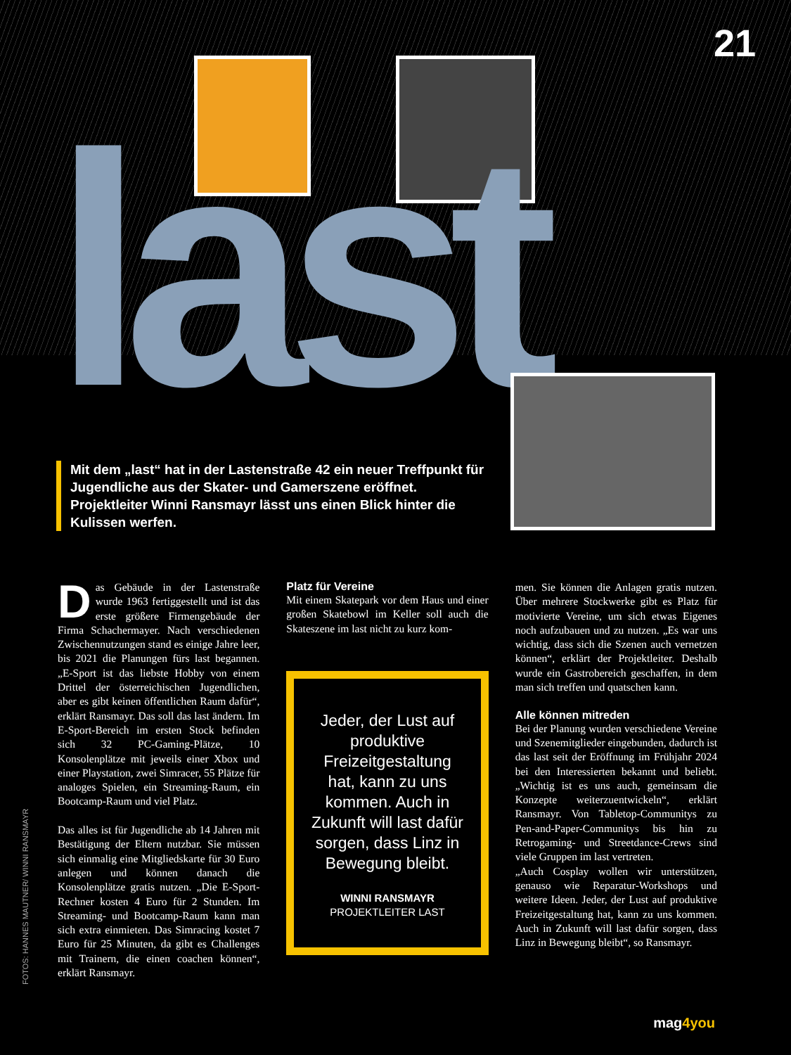21
last
Mit dem „last“ hat in der Lastenstraße 42 ein neuer Treffpunkt für Jugendliche aus der Skater- und Gamerszene eröffnet. Projektleiter Winni Ransmayr lässt uns einen Blick hinter die Kulissen werfen.
Das Gebäude in der Lastenstraße wurde 1963 fertiggestellt und ist das erste größere Firmengebäude der Firma Schachermayer. Nach verschiedenen Zwischennutzungen stand es einige Jahre leer, bis 2021 die Planungen fürs last begannen. „E-Sport ist das liebste Hobby von einem Drittel der österreichischen Jugendlichen, aber es gibt keinen öffentlichen Raum dafür“, erklärt Ransmayr. Das soll das last ändern. Im E-Sport-Bereich im ersten Stock befinden sich 32 PC-Gaming-Plätze, 10 Konsolenplätze mit jeweils einer Xbox und einer Playstation, zwei Simracer, 55 Plätze für analoges Spielen, ein Streaming-Raum, ein Bootcamp-Raum und viel Platz.
Das alles ist für Jugendliche ab 14 Jahren mit Bestätigung der Eltern nutzbar. Sie müssen sich einmalig eine Mitgliedskarte für 30 Euro anlegen und können danach die Konsolenplätze gratis nutzen. „Die E-Sport-Rechner kosten 4 Euro für 2 Stunden. Im Streaming- und Bootcamp-Raum kann man sich extra einmieten. Das Simracing kostet 7 Euro für 25 Minuten, da gibt es Challenges mit Trainern, die einen coachen können“, erklärt Ransmayr.
Platz für Vereine
Mit einem Skatepark vor dem Haus und einer großen Skatebowl im Keller soll auch die Skateszene im last nicht zu kurz kom-
Jeder, der Lust auf produktive Freizeitgestaltung hat, kann zu uns kommen. Auch in Zukunft will last dafür sorgen, dass Linz in Bewegung bleibt.
WINNI RANSMAYR
PROJEKTLEITER LAST
men. Sie können die Anlagen gratis nutzen. Über mehrere Stockwerke gibt es Platz für motivierte Vereine, um sich etwas Eigenes noch aufzubauen und zu nutzen. „Es war uns wichtig, dass sich die Szenen auch vernetzen können“, erklärt der Projektleiter. Deshalb wurde ein Gastrobereich geschaffen, in dem man sich treffen und quatschen kann.
Alle können mitreden
Bei der Planung wurden verschiedene Vereine und Szenemitglieder eingebunden, dadurch ist das last seit der Eröffnung im Frühjahr 2024 bei den Interessierten bekannt und beliebt. „Wichtig ist es uns auch, gemeinsam die Konzepte weiterzuentwickeln“, erklärt Ransmayr. Von Tabletop-Communitys zu Pen-and-Paper-Communitys bis hin zu Retrogaming- und Streetdance-Crews sind viele Gruppen im last vertreten.
„Auch Cosplay wollen wir unterstützen, genauso wie Reparatur-Workshops und weitere Ideen. Jeder, der Lust auf produktive Freizeitgestaltung hat, kann zu uns kommen. Auch in Zukunft will last dafür sorgen, dass Linz in Bewegung bleibt“, so Ransmayr.
FOTOS: HANNES MAUTNER/ WINNI RANSMAYR
mag4you